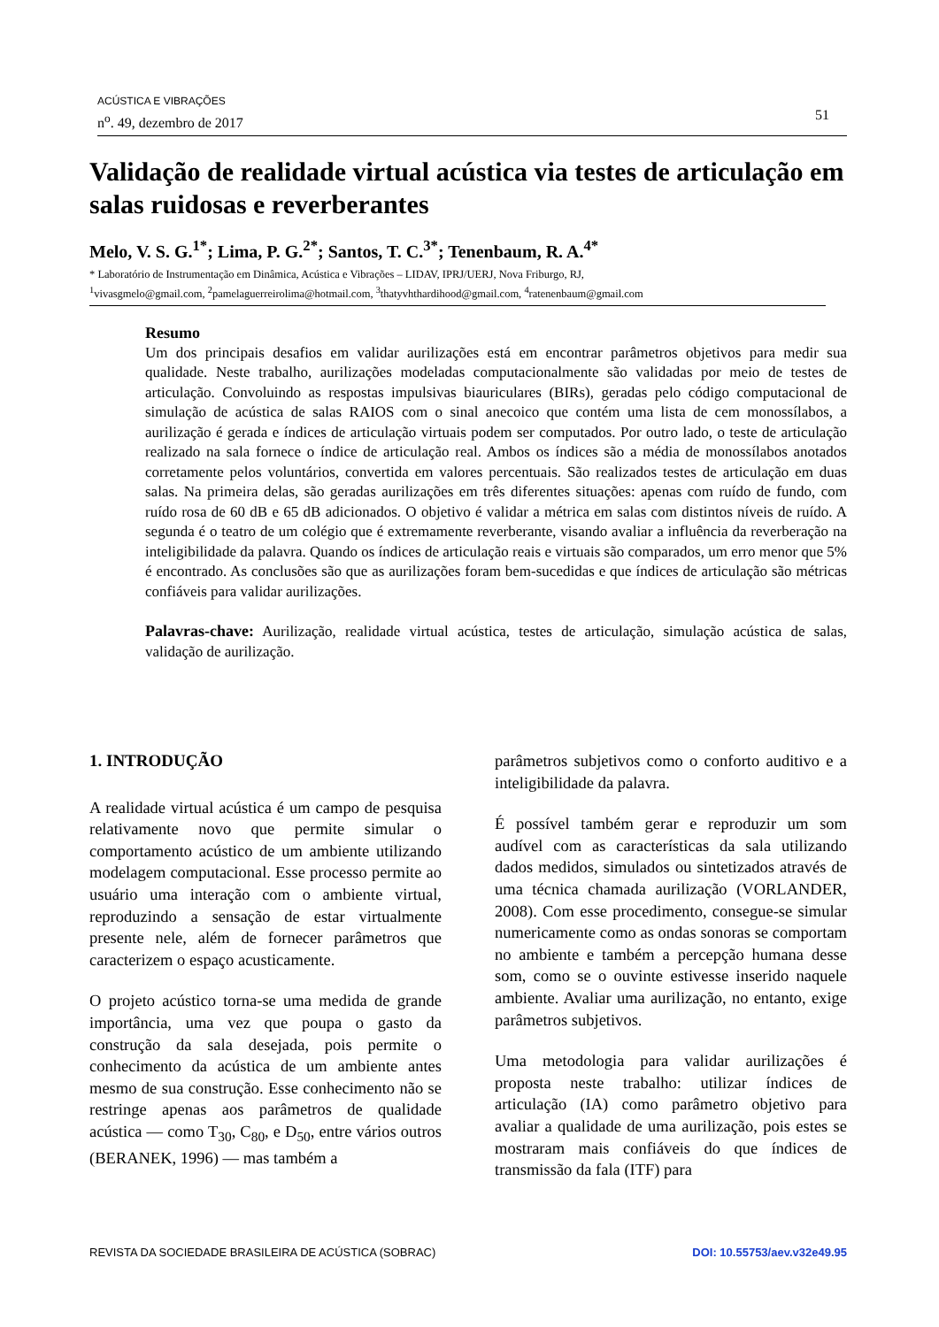ACÚSTICA E VIBRAÇÕES
n<sup>o</sup>. 49, dezembro de 2017
51
Validação de realidade virtual acústica via testes de articulação em salas ruidosas e reverberantes
Melo, V. S. G.<sup>1*</sup>; Lima, P. G.<sup>2*</sup>; Santos, T. C.<sup>3*</sup>; Tenenbaum, R. A.<sup>4*</sup>
* Laboratório de Instrumentação em Dinâmica, Acústica e Vibrações – LIDAV, IPRJ/UERJ, Nova Friburgo, RJ,
<sup>1</sup> vivasgmelo@gmail.com, <sup>2</sup>pamelaguerreirolima@hotmail.com, <sup>3</sup>thatyvhthardihood@gmail.com, <sup>4</sup>ratenenbaum@gmail.com
Resumo
Um dos principais desafios em validar aurilizações está em encontrar parâmetros objetivos para medir sua qualidade. Neste trabalho, aurilizações modeladas computacionalmente são validadas por meio de testes de articulação. Convoluindo as respostas impulsivas biauriculares (BIRs), geradas pelo código computacional de simulação de acústica de salas RAIOS com o sinal anecoico que contém uma lista de cem monossílabos, a aurilização é gerada e índices de articulação virtuais podem ser computados. Por outro lado, o teste de articulação realizado na sala fornece o índice de articulação real. Ambos os índices são a média de monossílabos anotados corretamente pelos voluntários, convertida em valores percentuais. São realizados testes de articulação em duas salas. Na primeira delas, são geradas aurilizações em três diferentes situações: apenas com ruído de fundo, com ruído rosa de 60 dB e 65 dB adicionados. O objetivo é validar a métrica em salas com distintos níveis de ruído. A segunda é o teatro de um colégio que é extremamente reverberante, visando avaliar a influência da reverberação na inteligibilidade da palavra. Quando os índices de articulação reais e virtuais são comparados, um erro menor que 5% é encontrado. As conclusões são que as aurilizações foram bem-sucedidas e que índices de articulação são métricas confiáveis para validar aurilizações.
Palavras-chave: Aurilização, realidade virtual acústica, testes de articulação, simulação acústica de salas, validação de aurilização.
1. INTRODUÇÃO
A realidade virtual acústica é um campo de pesquisa relativamente novo que permite simular o comportamento acústico de um ambiente utilizando modelagem computacional. Esse processo permite ao usuário uma interação com o ambiente virtual, reproduzindo a sensação de estar virtualmente presente nele, além de fornecer parâmetros que caracterizem o espaço acusticamente.
O projeto acústico torna-se uma medida de grande importância, uma vez que poupa o gasto da construção da sala desejada, pois permite o conhecimento da acústica de um ambiente antes mesmo de sua construção. Esse conhecimento não se restringe apenas aos parâmetros de qualidade acústica — como T<sub>30</sub>, C<sub>80</sub>, e D<sub>50</sub>, entre vários outros (BERANEK, 1996) — mas também a
parâmetros subjetivos como o conforto auditivo e a inteligibilidade da palavra.
É possível também gerar e reproduzir um som audível com as características da sala utilizando dados medidos, simulados ou sintetizados através de uma técnica chamada aurilização (VORLANDER, 2008). Com esse procedimento, consegue-se simular numericamente como as ondas sonoras se comportam no ambiente e também a percepção humana desse som, como se o ouvinte estivesse inserido naquele ambiente. Avaliar uma aurilização, no entanto, exige parâmetros subjetivos.
Uma metodologia para validar aurilizações é proposta neste trabalho: utilizar índices de articulação (IA) como parâmetro objetivo para avaliar a qualidade de uma aurilização, pois estes se mostraram mais confiáveis do que índices de transmissão da fala (ITF) para
REVISTA DA SOCIEDADE BRASILEIRA DE ACÚSTICA (SOBRAC) DOI: 10.55753/aev.v32e49.95